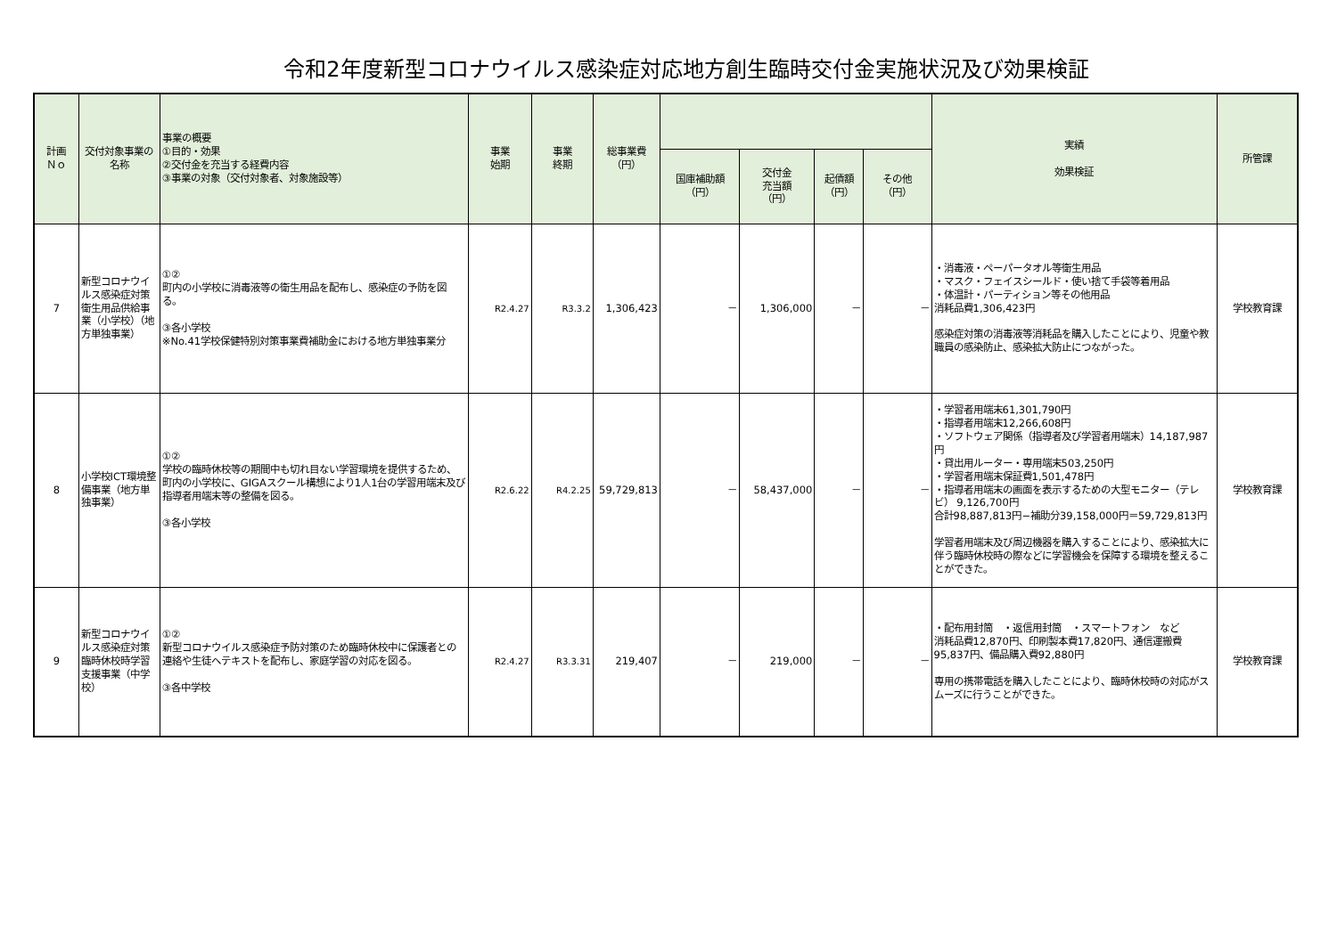令和2年度新型コロナウイルス感染症対応地方創生臨時交付金実施状況及び効果検証
| 計画 Ｎｏ | 交付対象事業の名称 | 事業の概要 ①目的・効果 ②交付金を充当する経費内容 ③事業の対象（交付対象者、対象施設等） | 事業 始期 | 事業 終期 | 総事業費 （円） | | | | | 実績 効果検証 | 所管課 |
| --- | --- | --- | --- | --- | --- | --- | --- | --- | --- | --- | --- |
| | | | | | | 国庫補助額 （円） | 交付金 充当額 （円） | 起債額 （円） | その他 （円） | | |
| 7 | 新型コロナウイルス感染症対策衛生用品供給事業（小学校）（地方単独事業） | ①② 町内の小学校に消毒液等の衛生用品を配布し、感染症の予防を図る。 ③各小学校 ※No.41学校保健特別対策事業費補助金における地方単独事業分 | R2.4.27 | R3.3.2 | 1,306,423 | － | 1,306,000 | － | － | ・消毒液・ペーパータオル等衛生用品 ・マスク・フェイスシールド・使い捨て手袋等着用品 ・体温計・パーティション等その他用品 消耗品費1,306,423円 感染症対策の消毒液等消耗品を購入したことにより、児童や教職員の感染防止、感染拡大防止につながった。 | 学校教育課 |
| 8 | 小学校ICT環境整備事業（地方単独事業） | ①② 学校の臨時休校等の期間中も切れ目ない学習環境を提供するため、町内の小学校に、GIGAスクール構想により1人1台の学習用端末及び指導者用端末等の整備を図る。 ③各小学校 | R2.6.22 | R4.2.25 | 59,729,813 | － | 58,437,000 | － | － | ・学習者用端末61,301,790円 ・指導者用端末12,266,608円 ・ソフトウェア関係（指導者及び学習者用端末）14,187,987円 ・貸出用ルーター・専用端末503,250円 ・学習者用端末保証費1,501,478円 ・指導者用端末の画面を表示するための大型モニター（テレビ） 9,126,700円 合計98,887,813円−補助分39,158,000円＝59,729,813円 学習者用端末及び周辺機器を購入することにより、感染拡大に伴う臨時休校時の際などに学習機会を保障する環境を整えることができた。 | 学校教育課 |
| 9 | 新型コロナウイルス感染症対策臨時休校時学習支援事業（中学校） | ①② 新型コロナウイルス感染症予防対策のため臨時休校中に保護者との連絡や生徒へテキストを配布し、家庭学習の対応を図る。 ③各中学校 | R2.4.27 | R3.3.31 | 219,407 | － | 219,000 | － | － | ・配布用封筒 ・返信用封筒 ・スマートフォン など 消耗品費12,870円、印刷製本費17,820円、通信運搬費95,837円、備品購入費92,880円 専用の携帯電話を購入したことにより、臨時休校時の対応がスムーズに行うことができた。 | 学校教育課 |